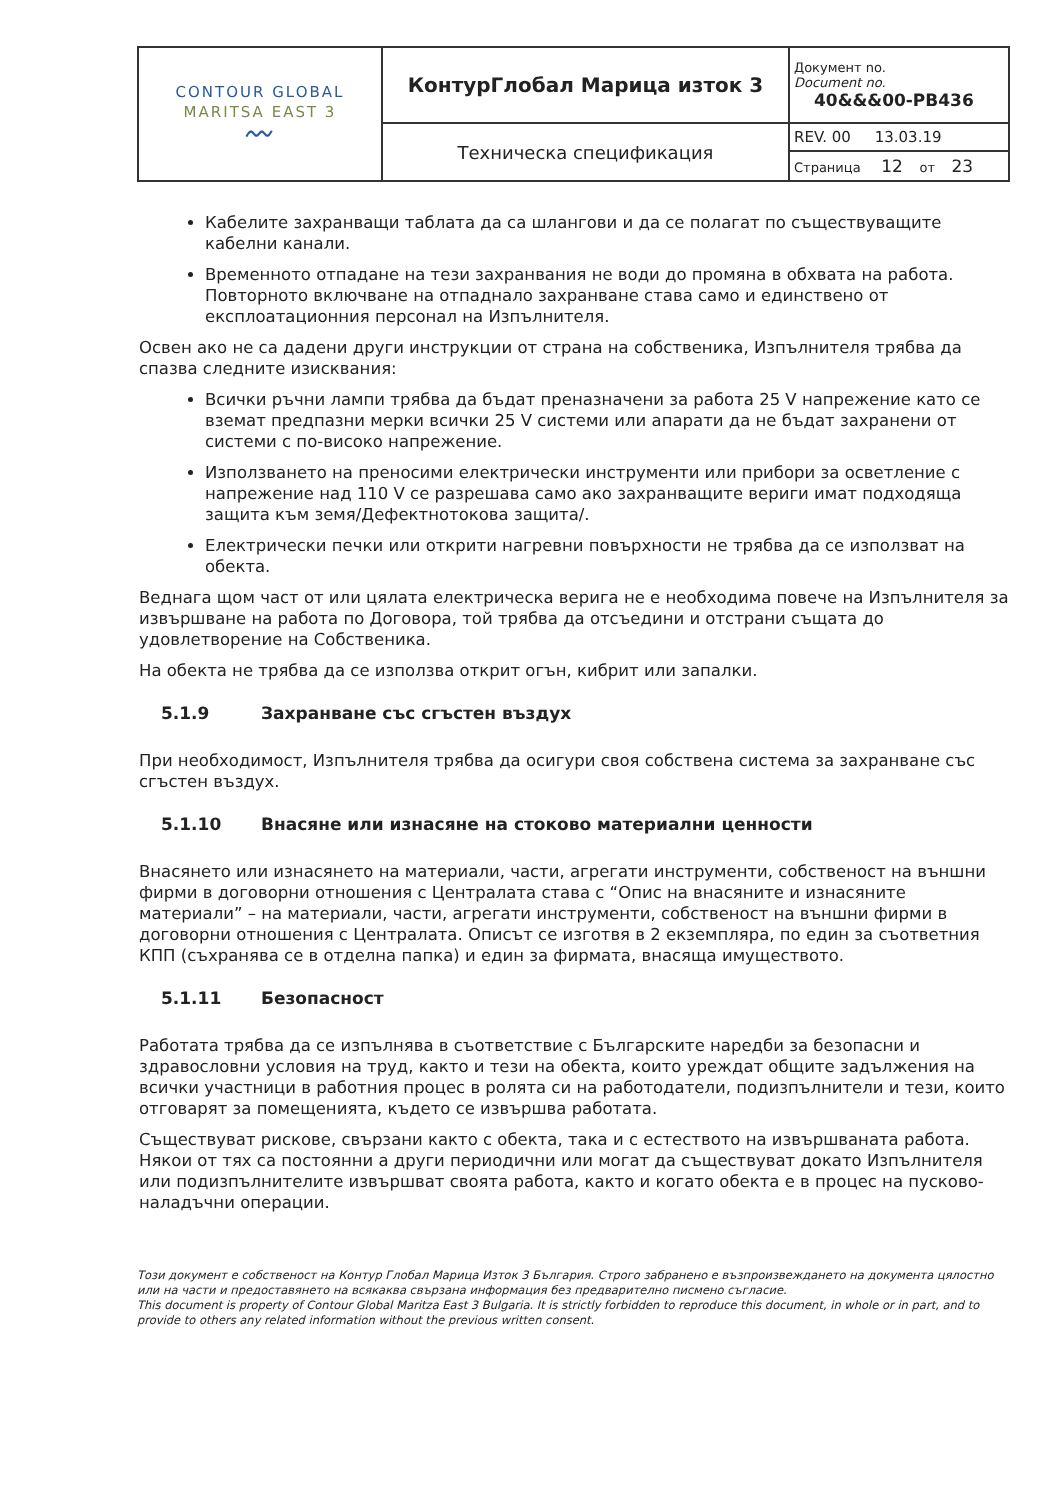| CONTOUR GLOBAL MARITSA EAST 3 〰 | КонтурГлобал Марица изток 3 | Документ no. Document no. 40&&&00-PB436 |
| | Техническа спецификация | REV. 00 13.03.19 |
| | | Страница 12 от 23 |
Кабелите захранващи таблата да са шлангови и да се полагат по съществуващите кабелни канали.
Временното отпадане на тези захранвания не води до промяна в обхвата на работа. Повторното включване на отпаднало захранване става само и единствено от експлоатационния персонал на Изпълнителя.
Освен ако не са дадени други инструкции от страна на собственика, Изпълнителя трябва да спазва следните изисквания:
Всички ръчни лампи трябва да бъдат преназначени за работа 25 V напрежение като се вземат предпазни мерки всички 25 V системи или апарати да не бъдат захранени от системи с по-високо напрежение.
Използването на преносими електрически инструменти или прибори за осветление с напрежение над 110 V се разрешава само ако захранващите вериги имат подходяща защита към земя/Дефектнотокова защита/.
Електрически печки или открити нагревни повърхности не трябва да се използват на обекта.
Веднага щом част от или цялата електрическа верига не е необходима повече на Изпълнителя за извършване на работа по Договора, той трябва да отсъедини и отстрани същата до удовлетворение на Собственика.
На обекта не трябва да се използва открит огън, кибрит или запалки.
5.1.9 Захранване със сгъстен въздух
При необходимост, Изпълнителя трябва да осигури своя собствена система за захранване със сгъстен въздух.
5.1.10 Внасяне или изнасяне на стоково материални ценности
Внасянето или изнасянето на материали, части, агрегати инструменти, собственост на външни фирми в договорни отношения с Централата става с “Опис на внасяните и изнасяните материали” – на материали, части, агрегати инструменти, собственост на външни фирми в договорни отношения с Централата. Описът се изготвя в 2 екземпляра, по един за съответния КПП (съхранява се в отделна папка) и един за фирмата, внасяща имуществото.
5.1.11 Безопасност
Работата трябва да се изпълнява в съответствие с Българските наредби за безопасни и здравословни условия на труд, както и тези на обекта, които уреждат общите задължения на всички участници в работния процес в ролята си на работодатели, подизпълнители и тези, които отговарят за помещенията, където се извършва работата.
Съществуват рискове, свързани както с обекта, така и с естеството на извършваната работа. Някои от тях са постоянни а други периодични или могат да съществуват докато Изпълнителя или подизпълнителите извършват своята работа, както и когато обекта е в процес на пусково-наладъчни операции.
Този документ е собственост на Контур Глобал Марица Изток 3 България. Строго забранено е възпроизвеждането на документа цялостно или на части и предоставянето на всякаква свързана информация без предварително писмено съгласие.
This document is property of Contour Global Maritza East 3 Bulgaria. It is strictly forbidden to reproduce this document, in whole or in part, and to provide to others any related information without the previous written consent.